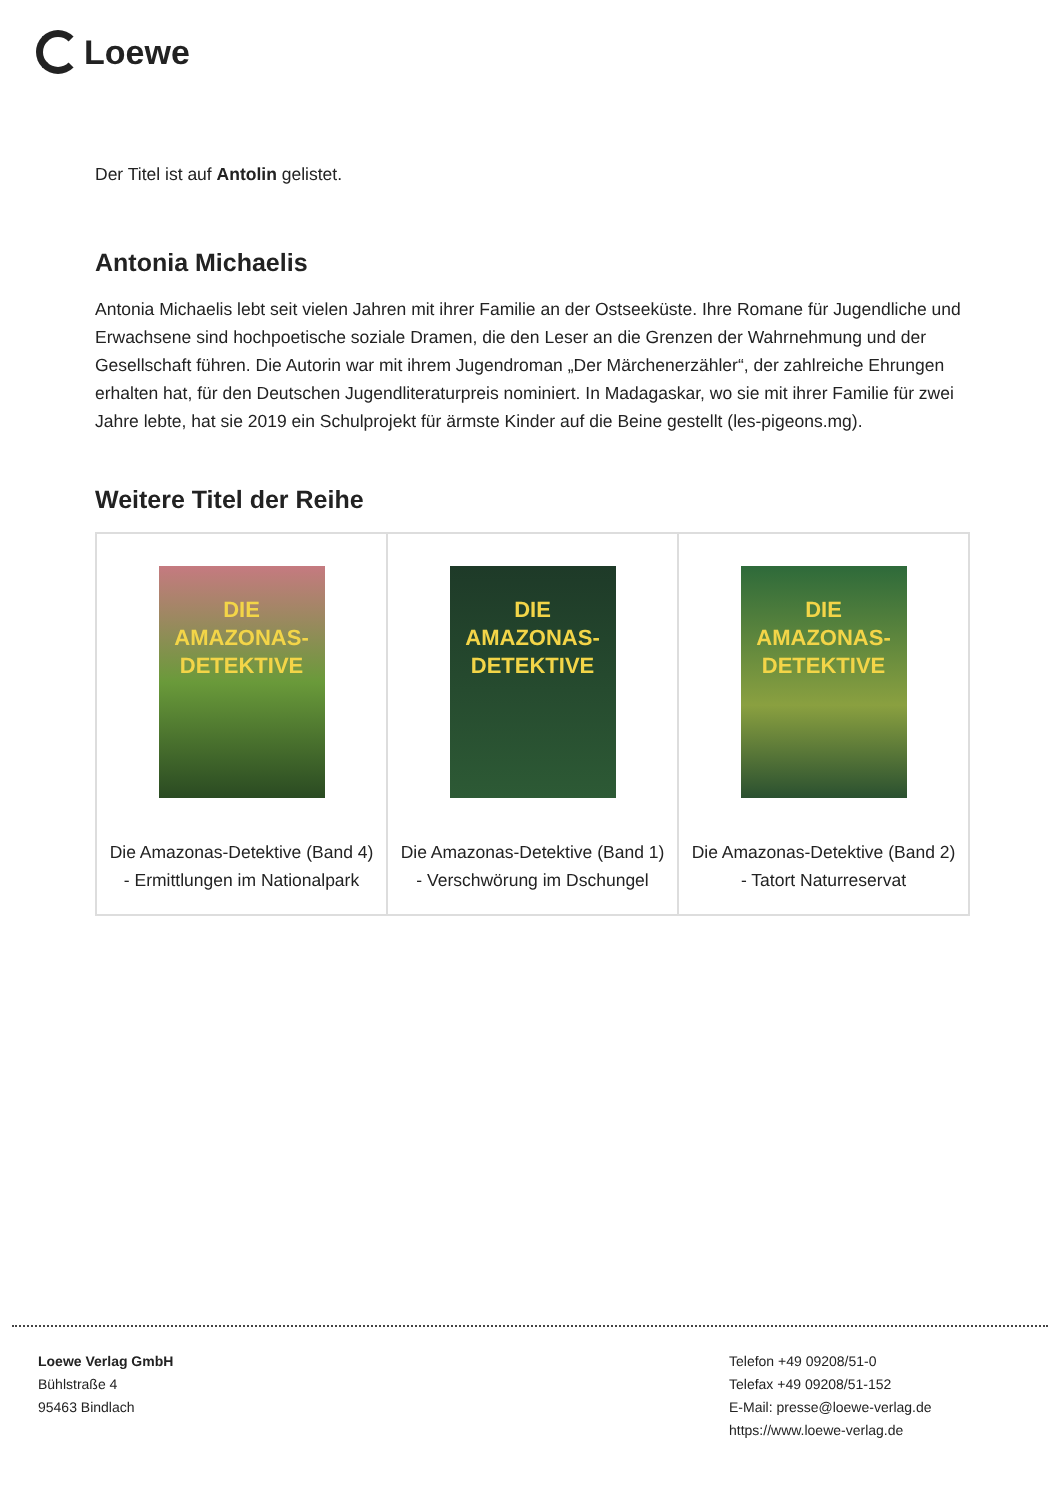Loewe
Der Titel ist auf Antolin gelistet.
Antonia Michaelis
Antonia Michaelis lebt seit vielen Jahren mit ihrer Familie an der Ostseeküste. Ihre Romane für Jugendliche und Erwachsene sind hochpoetische soziale Dramen, die den Leser an die Grenzen der Wahrnehmung und der Gesellschaft führen. Die Autorin war mit ihrem Jugendroman „Der Märchenerzähler“, der zahlreiche Ehrungen erhalten hat, für den Deutschen Jugendliteraturpreis nominiert. In Madagaskar, wo sie mit ihrer Familie für zwei Jahre lebte, hat sie 2019 ein Schulprojekt für ärmste Kinder auf die Beine gestellt (les-pigeons.mg).
Weitere Titel der Reihe
| DIE AMAZONAS-DETEKTIVE Die Amazonas-Detektive (Band 4) - Ermittlungen im Nationalpark | DIE AMAZONAS-DETEKTIVE Die Amazonas-Detektive (Band 1) - Verschwörung im Dschungel | DIE AMAZONAS-DETEKTIVE Die Amazonas-Detektive (Band 2) - Tatort Naturreservat |
Loewe Verlag GmbH
Bühlstraße 4
95463 Bindlach
Telefon +49 09208/51-0
Telefax +49 09208/51-152
E-Mail: presse@loewe-verlag.de
https://www.loewe-verlag.de